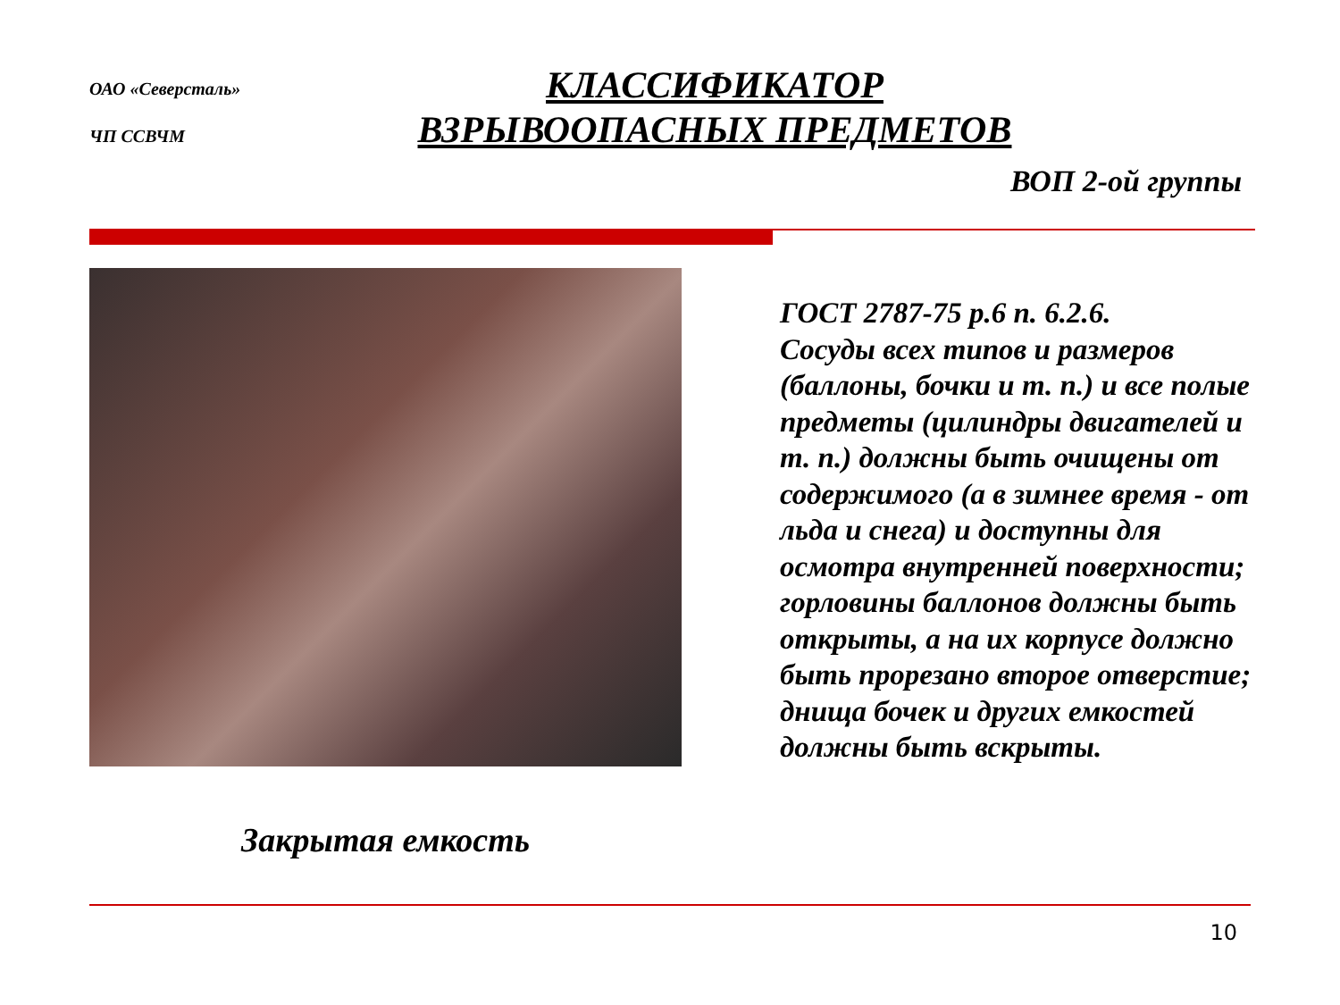ОАО «Северсталь»
ЧП ССВЧМ
КЛАССИФИКАТОР
ВЗРЫВООПАСНЫХ ПРЕДМЕТОВ
ВОП 2-ой группы
Закрытая емкость
ГОСТ 2787-75 р.6 п. 6.2.6.
Сосуды всех типов и размеров (баллоны, бочки и т. п.) и все полые предметы (цилиндры двигателей и т. п.) должны быть очищены от содержимого (а в зимнее время - от льда и снега) и доступны для осмотра внутренней поверхности; горловины баллонов должны быть открыты, а на их корпусе должно быть прорезано второе отверстие; днища бочек и других емкостей должны быть вскрыты.
10